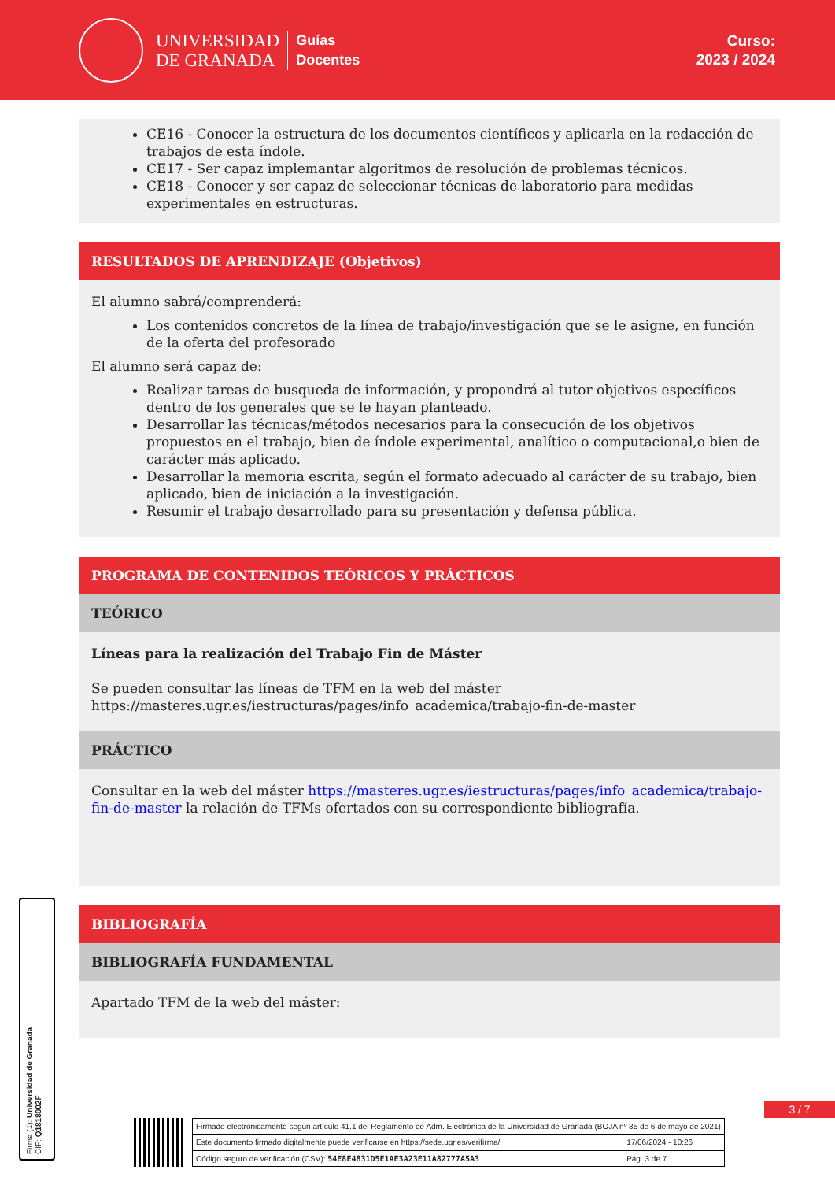UNIVERSIDAD
DE GRANADA
Guías
Docentes
Curso:
2023 / 2024
CE16 - Conocer la estructura de los documentos científicos y aplicarla en la redacción de trabajos de esta índole.
CE17 - Ser capaz implemantar algoritmos de resolución de problemas técnicos.
CE18 - Conocer y ser capaz de seleccionar técnicas de laboratorio para medidas experimentales en estructuras.
RESULTADOS DE APRENDIZAJE (Objetivos)
El alumno sabrá/comprenderá:
Los contenidos concretos de la línea de trabajo/investigación que se le asigne, en función de la oferta del profesorado
El alumno será capaz de:
Realizar tareas de busqueda de información, y propondrá al tutor objetivos específicos dentro de los generales que se le hayan planteado.
Desarrollar las técnicas/métodos necesarios para la consecución de los objetivos propuestos en el trabajo, bien de índole experimental, analítico o computacional,o bien de carácter más aplicado.
Desarrollar la memoria escrita, según el formato adecuado al carácter de su trabajo, bien aplicado, bien de iniciación a la investigación.
Resumir el trabajo desarrollado para su presentación y defensa pública.
PROGRAMA DE CONTENIDOS TEÓRICOS Y PRÁCTICOS
TEÓRICO
Líneas para la realización del Trabajo Fin de Máster
Se pueden consultar las líneas de TFM en la web del máster https://masteres.ugr.es/iestructuras/pages/info_academica/trabajo-fin-de-master
PRÁCTICO
Consultar en la web del máster https://masteres.ugr.es/iestructuras/pages/info_academica/trabajo-fin-de-master la relación de TFMs ofertados con su correspondiente bibliografía.
BIBLIOGRAFÍA
BIBLIOGRAFÍA FUNDAMENTAL
Apartado TFM de la web del máster:
3 / 7
Firma (1): Universidad de Granada
CIF: Q1818002F
| Firmado electrónicamente según artículo 41.1 del Reglamento de Adm. Electrónica de la Universidad de Granada (BOJA nº 85 de 6 de mayo de 2021) | |
| Este documento firmado digitalmente puede verificarse en https://sede.ugr.es/verifirma/ | 17/06/2024 - 10:26 |
| Código seguro de verificación (CSV): 54E8E4831D5E1AE3A23E11A82777A5A3 | Pág. 3 de 7 |